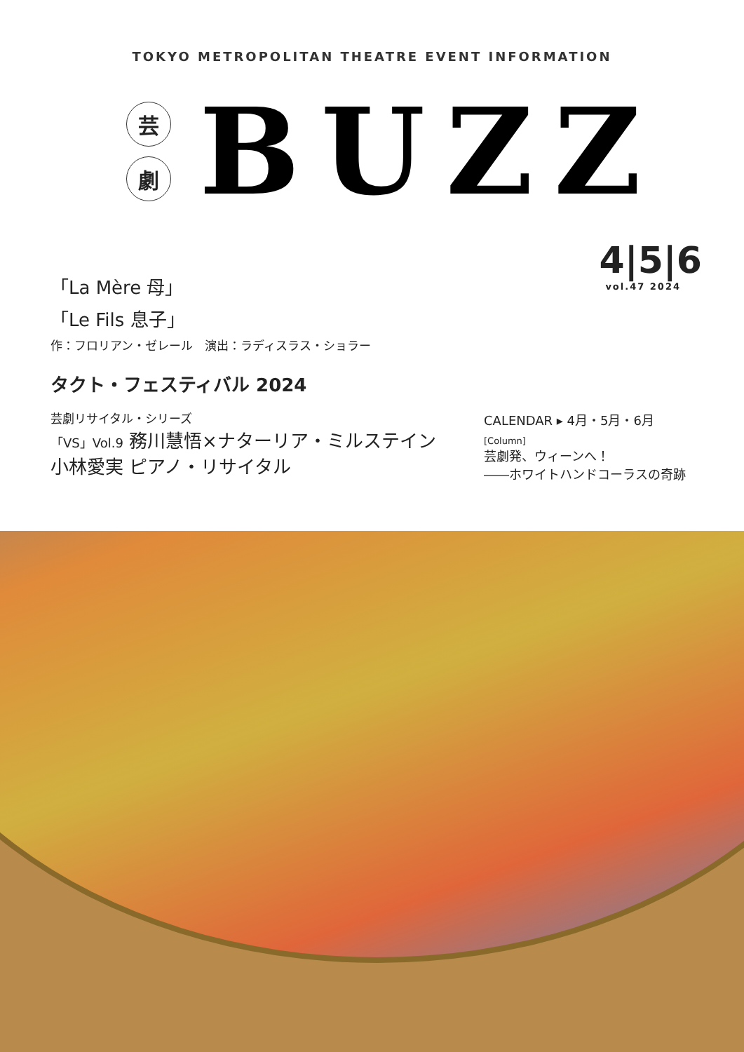TOKYO METROPOLITAN THEATRE EVENT INFORMATION
芸
劇
BUZZ
「La Mère 母」
「Le Fils 息子」
作：フロリアン・ゼレール　演出：ラディスラス・ショラー
タクト・フェスティバル 2024
芸劇リサイタル・シリーズ
「VS」Vol.9 務川慧悟×ナターリア・ミルステイン
小林愛実 ピアノ・リサイタル
4|5|6
vol.47 2024
CALENDAR ▸ 4月・5月・6月
[Column]
芸劇発、ウィーンへ！
――ホワイトハンドコーラスの奇跡